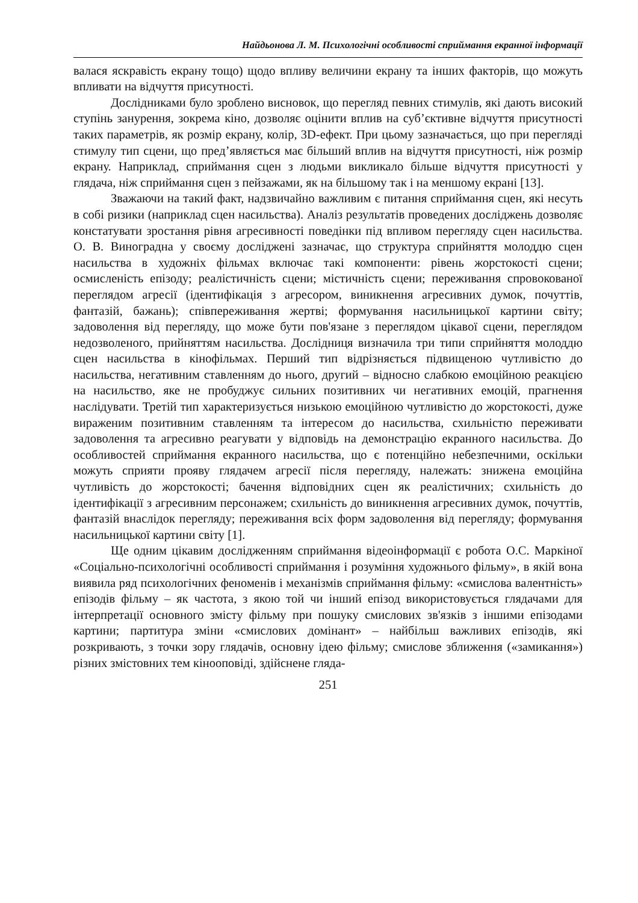Найдьонова Л. М. Психологічні особливості сприймання екранної інформації
валася яскравість екрану тощо) щодо впливу величини екрану та інших факторів, що можуть впливати на відчуття присутності.
Дослідниками було зроблено висновок, що перегляд певних стимулів, які дають високий ступінь занурення, зокрема кіно, дозволяє оцінити вплив на суб’єктивне відчуття присутності таких параметрів, як розмір екрану, колір, 3D-ефект. При цьому зазначається, що при перегляді стимулу тип сцени, що пред’являється має більший вплив на відчуття присутності, ніж розмір екрану. Наприклад, сприймання сцен з людьми викликало більше відчуття присутності у глядача, ніж сприймання сцен з пейзажами, як на більшому так і на меншому екрані [13].
Зважаючи на такий факт, надзвичайно важливим є питання сприймання сцен, які несуть в собі ризики (наприклад сцен насильства). Аналіз результатів проведених досліджень дозволяє констатувати зростання рівня агресивності поведінки під впливом перегляду сцен насильства. О. В. Виноградна у своєму досліджені зазначає, що структура сприйняття молоддю сцен насильства в художніх фільмах включає такі компоненти: рівень жорстокості сцени; осмисленість епізоду; реалістичність сцени; містичність сцени; переживання спровокованої переглядом агресії (ідентифікація з агресором, виникнення агресивних думок, почуттів, фантазій, бажань); співпереживання жертві; формування насильницької картини світу; задоволення від перегляду, що може бути пов'язане з переглядом цікавої сцени, переглядом недозволеного, прийняттям насильства. Дослідниця визначила три типи сприйняття молоддю сцен насильства в кінофільмах. Перший тип відрізняється підвищеною чутливістю до насильства, негативним ставленням до нього, другий – відносно слабкою емоційною реакцією на насильство, яке не пробуджує сильних позитивних чи негативних емоцій, прагнення наслідувати. Третій тип характеризується низькою емоційною чутливістю до жорстокості, дуже вираженим позитивним ставленням та інтересом до насильства, схильністю переживати задоволення та агресивно реагувати у відповідь на демонстрацію екранного насильства. До особливостей сприймання екранного насильства, що є потенційно небезпечними, оскільки можуть сприяти прояву глядачем агресії після перегляду, належать: знижена емоційна чутливість до жорстокості; бачення відповідних сцен як реалістичних; схильність до ідентифікації з агресивним персонажем; схильність до виникнення агресивних думок, почуттів, фантазій внаслідок перегляду; переживання всіх форм задоволення від перегляду; формування насильницької картини світу [1].
Ще одним цікавим дослідженням сприймання відеоінформації є робота О.С. Маркіної «Соціально-психологічні особливості сприймання і розуміння художнього фільму», в якій вона виявила ряд психологічних феноменів і механізмів сприймання фільму: «смислова валентність» епізодів фільму – як частота, з якою той чи інший епізод використовується глядачами для інтерпретації основного змісту фільму при пошуку смислових зв'язків з іншими епізодами картини; партитура зміни «смислових домінант» – найбільш важливих епізодів, які розкривають, з точки зору глядачів, основну ідею фільму; смислове зближення («замикання») різних змістовних тем кінооповіді, здійснене гляда-
251